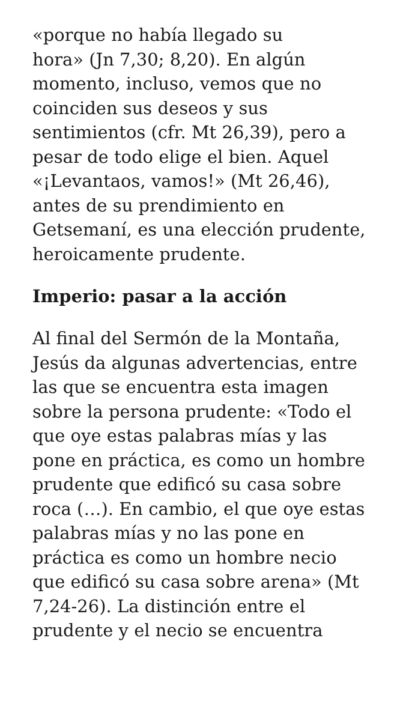«porque no había llegado su
hora» (Jn 7,30; 8,20). En algún
momento, incluso, vemos que no
coinciden sus deseos y sus
sentimientos (cfr. Mt 26,39), pero a
pesar de todo elige el bien. Aquel
«¡Levantaos, vamos!» (Mt 26,46),
antes de su prendimiento en
Getsemaní, es una elección prudente,
heroicamente prudente.
Imperio: pasar a la acción
Al final del Sermón de la Montaña,
Jesús da algunas advertencias, entre
las que se encuentra esta imagen
sobre la persona prudente: «Todo el
que oye estas palabras mías y las
pone en práctica, es como un hombre
prudente que edificó su casa sobre
roca (…). En cambio, el que oye estas
palabras mías y no las pone en
práctica es como un hombre necio
que edificó su casa sobre arena» (Mt
7,24-26). La distinción entre el
prudente y el necio se encuentra